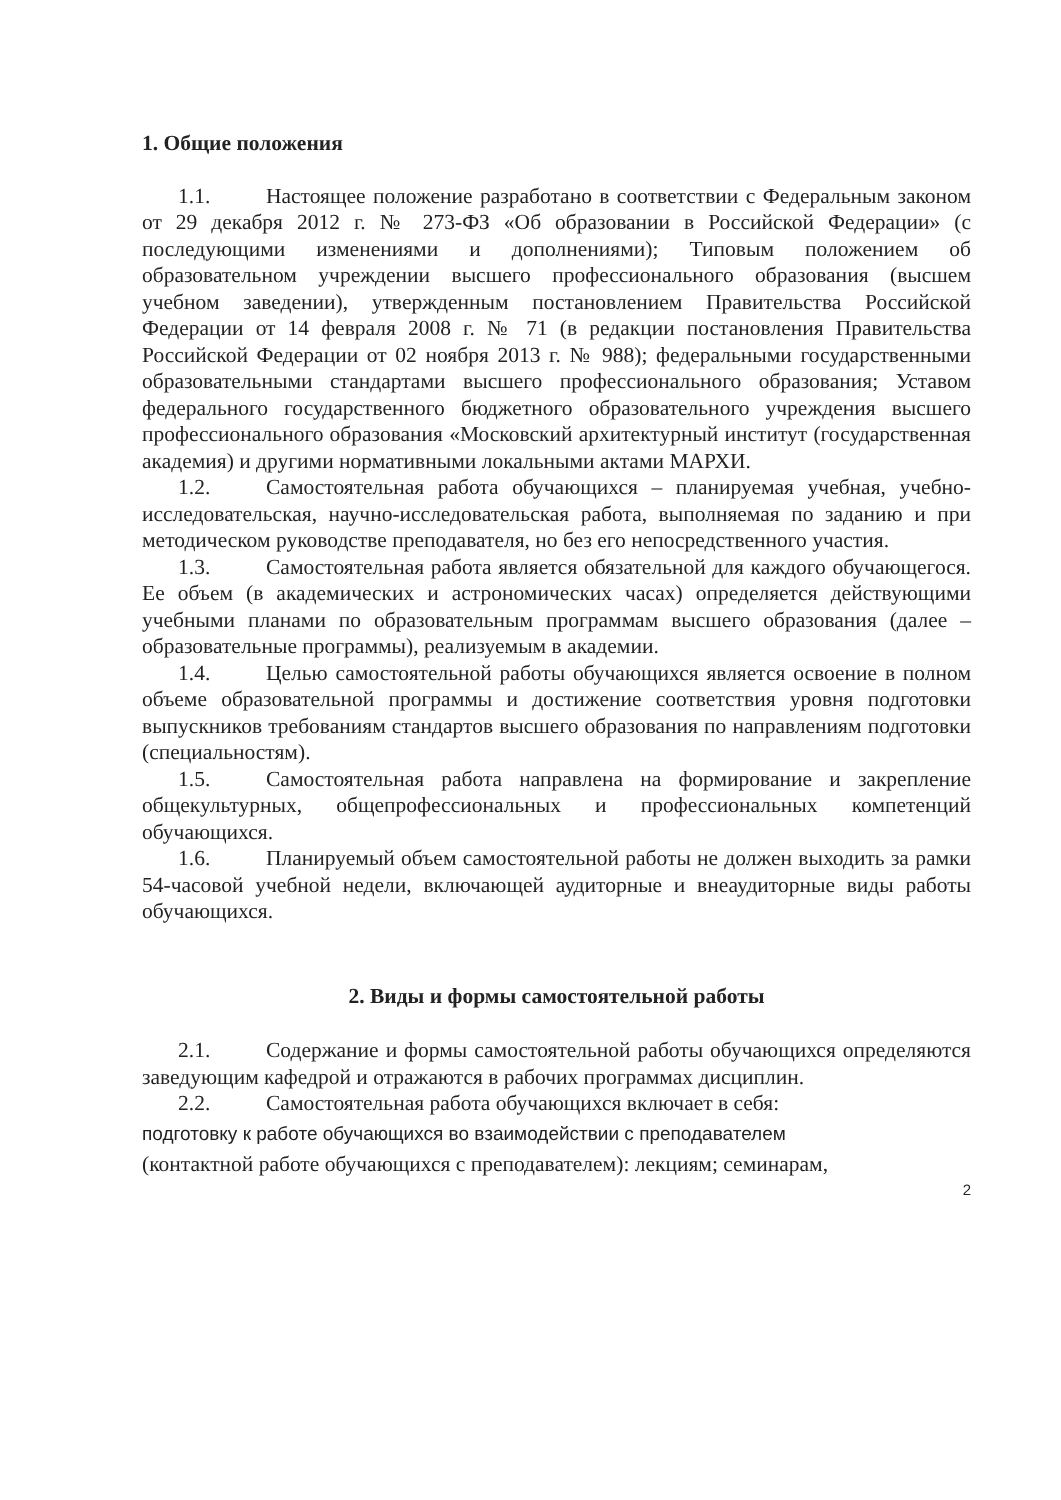1. Общие положения
1.1. Настоящее положение разработано в соответствии с Федеральным законом от 29 декабря 2012 г. № 273-ФЗ «Об образовании в Российской Федерации» (с последующими изменениями и дополнениями); Типовым положением об образовательном учреждении высшего профессионального образования (высшем учебном заведении), утвержденным постановлением Правительства Российской Федерации от 14 февраля 2008 г. № 71 (в редакции постановления Правительства Российской Федерации от 02 ноября 2013 г. № 988); федеральными государственными образовательными стандартами высшего профессионального образования; Уставом федерального государственного бюджетного образовательного учреждения высшего профессионального образования «Московский архитектурный институт (государственная академия) и другими нормативными локальными актами МАРХИ.
1.2. Самостоятельная работа обучающихся – планируемая учебная, учебно-исследовательская, научно-исследовательская работа, выполняемая по заданию и при методическом руководстве преподавателя, но без его непосредственного участия.
1.3. Самостоятельная работа является обязательной для каждого обучающегося. Ее объем (в академических и астрономических часах) определяется действующими учебными планами по образовательным программам высшего образования (далее – образовательные программы), реализуемым в академии.
1.4. Целью самостоятельной работы обучающихся является освоение в полном объеме образовательной программы и достижение соответствия уровня подготовки выпускников требованиям стандартов высшего образования по направлениям подготовки (специальностям).
1.5. Самостоятельная работа направлена на формирование и закрепление общекультурных, общепрофессиональных и профессиональных компетенций обучающихся.
1.6. Планируемый объем самостоятельной работы не должен выходить за рамки 54-часовой учебной недели, включающей аудиторные и внеаудиторные виды работы обучающихся.
2. Виды и формы самостоятельной работы
2.1. Содержание и формы самостоятельной работы обучающихся определяются заведующим кафедрой и отражаются в рабочих программах дисциплин.
2.2. Самостоятельная работа обучающихся включает в себя:
подготовку к работе обучающихся во взаимодействии с преподавателем
(контактной работе обучающихся с преподавателем): лекциям; семинарам,
2